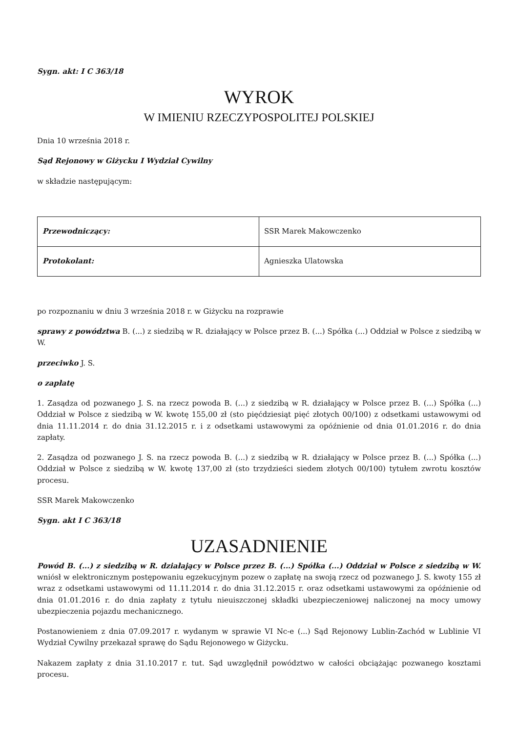Sygn. akt: I C 363/18
WYROK
W IMIENIU RZECZYPOSPOLITEJ POLSKIEJ
Dnia 10 września 2018 r.
Sąd Rejonowy w Giżycku I Wydział Cywilny
w składzie następującym:
| Przewodniczący: | SSR Marek Makowczenko |
| Protokolant: | Agnieszka Ulatowska |
po rozpoznaniu w dniu 3 września 2018 r. w Giżycku na rozprawie
sprawy z powództwa B. (...) z siedzibą w R. działający w Polsce przez B. (...) Spółka (...) Oddział w Polsce z siedzibą w W.
przeciwko J. S.
o zapłatę
1. Zasądza od pozwanego J. S. na rzecz powoda B. (...) z siedzibą w R. działający w Polsce przez B. (...) Spółka (...) Oddział w Polsce z siedzibą w W. kwotę 155,00 zł (sto pięćdziesiąt pięć złotych 00/100) z odsetkami ustawowymi od dnia 11.11.2014 r. do dnia 31.12.2015 r. i z odsetkami ustawowymi za opóźnienie od dnia 01.01.2016 r. do dnia zapłaty.
2. Zasądza od pozwanego J. S. na rzecz powoda B. (...) z siedzibą w R. działający w Polsce przez B. (...) Spółka (...) Oddział w Polsce z siedzibą w W. kwotę 137,00 zł (sto trzydzieści siedem złotych 00/100) tytułem zwrotu kosztów procesu.
SSR Marek Makowczenko
Sygn. akt I C 363/18
UZASADNIENIE
Powód B. (...) z siedzibą w R. działający w Polsce przez B. (...) Spółka (...) Oddział w Polsce z siedzibą w W. wniósł w elektronicznym postępowaniu egzekucyjnym pozew o zapłatę na swoją rzecz od pozwanego J. S. kwoty 155 zł wraz z odsetkami ustawowymi od 11.11.2014 r. do dnia 31.12.2015 r. oraz odsetkami ustawowymi za opóźnienie od dnia 01.01.2016 r. do dnia zapłaty z tytułu nieuiszczonej składki ubezpieczeniowej naliczonej na mocy umowy ubezpieczenia pojazdu mechanicznego.
Postanowieniem z dnia 07.09.2017 r. wydanym w sprawie VI Nc-e (...) Sąd Rejonowy Lublin-Zachód w Lublinie VI Wydział Cywilny przekazał sprawę do Sądu Rejonowego w Giżycku.
Nakazem zapłaty z dnia 31.10.2017 r. tut. Sąd uwzględnił powództwo w całości obciążając pozwanego kosztami procesu.